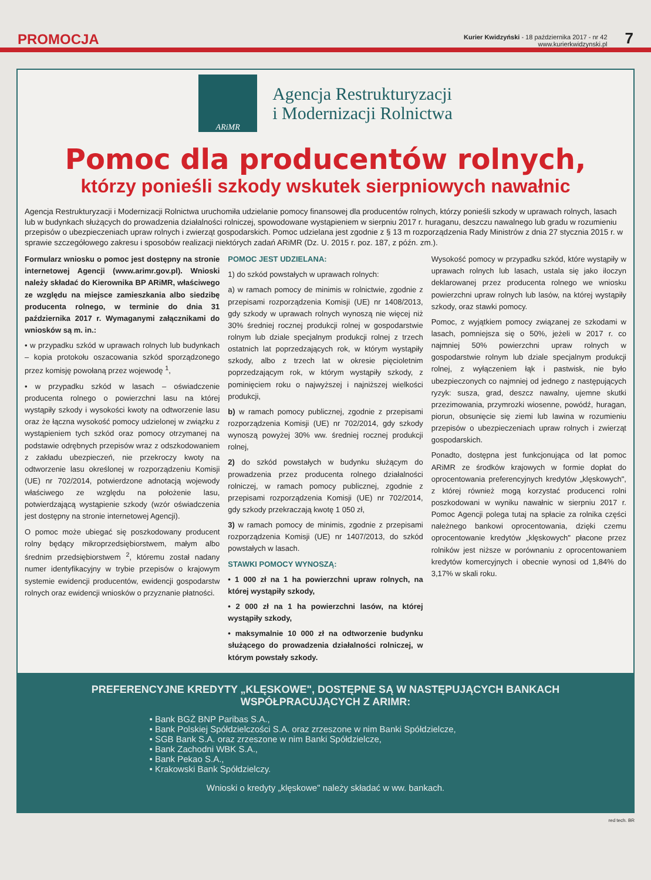PROMOCJA Kurier Kwidzyński - 18 października 2017 - nr 42
www.kurierkwidzynski.pl 7
ARiMR
Agencja Restrukturyzacji
i Modernizacji Rolnictwa
Pomoc dla producentów rolnych,
którzy ponieśli szkody wskutek sierpniowych nawałnic
Agencja Restrukturyzacji i Modernizacji Rolnictwa uruchomiła udzielanie pomocy finansowej dla producentów rolnych, którzy ponieśli szkody w uprawach rolnych, lasach lub w budynkach służących do prowadzenia działalności rolniczej, spowodowane wystąpieniem w sierpniu 2017 r. huraganu, deszczu nawalnego lub gradu w rozumieniu przepisów o ubezpieczeniach upraw rolnych i zwierząt gospodarskich. Pomoc udzielana jest zgodnie z § 13 m rozporządzenia Rady Ministrów z dnia 27 stycznia 2015 r. w sprawie szczegółowego zakresu i sposobów realizacji niektórych zadań ARiMR (Dz. U. 2015 r. poz. 187, z późn. zm.).
Formularz wniosku o pomoc jest dostępny na stronie internetowej Agencji (www.arimr.gov.pl). Wnioski należy składać do Kierownika BP ARiMR, właściwego ze względu na miejsce zamieszkania albo siedzibę producenta rolnego, w terminie do dnia 31 października 2017 r. Wymaganymi załącznikami do wniosków są m. in.:
• w przypadku szkód w uprawach rolnych lub budynkach – kopia protokołu oszacowania szkód sporządzonego przez komisję powołaną przez wojewodę <sup>1</sup>,
• w przypadku szkód w lasach – oświadczenie producenta rolnego o powierzchni lasu na której wystąpiły szkody i wysokości kwoty na odtworzenie lasu oraz że łączna wysokość pomocy udzielonej w związku z wystąpieniem tych szkód oraz pomocy otrzymanej na podstawie odrębnych przepisów wraz z odszkodowaniem z zakładu ubezpieczeń, nie przekroczy kwoty na odtworzenie lasu określonej w rozporządzeniu Komisji (UE) nr 702/2014, potwierdzone adnotacją wojewody właściwego ze względu na położenie lasu, potwierdzającą wystąpienie szkody (wzór oświadczenia jest dostępny na stronie internetowej Agencji).
O pomoc może ubiegać się poszkodowany producent rolny będący mikroprzedsiębiorstwem, małym albo średnim przedsiębiorstwem <sup>2</sup>, któremu został nadany numer identyfikacyjny w trybie przepisów o krajowym systemie ewidencji producentów, ewidencji gospodarstw rolnych oraz ewidencji wniosków o przyznanie płatności.
POMOC JEST UDZIELANA:
1) do szkód powstałych w uprawach rolnych:
a) w ramach pomocy de minimis w rolnictwie, zgodnie z przepisami rozporządzenia Komisji (UE) nr 1408/2013, gdy szkody w uprawach rolnych wynoszą nie więcej niż 30% średniej rocznej produkcji rolnej w gospodarstwie rolnym lub dziale specjalnym produkcji rolnej z trzech ostatnich lat poprzedzających rok, w którym wystąpiły szkody, albo z trzech lat w okresie pięcioletnim poprzedzającym rok, w którym wystąpiły szkody, z pominięciem roku o najwyższej i najniższej wielkości produkcji,
b) w ramach pomocy publicznej, zgodnie z przepisami rozporządzenia Komisji (UE) nr 702/2014, gdy szkody wynoszą powyżej 30% ww. średniej rocznej produkcji rolnej,
2) do szkód powstałych w budynku służącym do prowadzenia przez producenta rolnego działalności rolniczej, w ramach pomocy publicznej, zgodnie z przepisami rozporządzenia Komisji (UE) nr 702/2014, gdy szkody przekraczają kwotę 1 050 zł,
3) w ramach pomocy de minimis, zgodnie z przepisami rozporządzenia Komisji (UE) nr 1407/2013, do szkód powstałych w lasach.
STAWKI POMOCY WYNOSZĄ:
• 1 000 zł na 1 ha powierzchni upraw rolnych, na której wystąpiły szkody,
• 2 000 zł na 1 ha powierzchni lasów, na której wystąpiły szkody,
• maksymalnie 10 000 zł na odtworzenie budynku służącego do prowadzenia działalności rolniczej, w którym powstały szkody.
Wysokość pomocy w przypadku szkód, które wystąpiły w uprawach rolnych lub lasach, ustala się jako iloczyn deklarowanej przez producenta rolnego we wniosku powierzchni upraw rolnych lub lasów, na której wystąpiły szkody, oraz stawki pomocy.
Pomoc, z wyjątkiem pomocy związanej ze szkodami w lasach, pomniejsza się o 50%, jeżeli w 2017 r. co najmniej 50% powierzchni upraw rolnych w gospodarstwie rolnym lub dziale specjalnym produkcji rolnej, z wyłączeniem łąk i pastwisk, nie było ubezpieczonych co najmniej od jednego z następujących ryzyk: susza, grad, deszcz nawalny, ujemne skutki przezimowania, przymrozki wiosenne, powódź, huragan, piorun, obsunięcie się ziemi lub lawina w rozumieniu przepisów o ubezpieczeniach upraw rolnych i zwierząt gospodarskich.
Ponadto, dostępna jest funkcjonująca od lat pomoc ARiMR ze środków krajowych w formie dopłat do oprocentowania preferencyjnych kredytów „klęskowych", z której również mogą korzystać producenci rolni poszkodowani w wyniku nawałnic w sierpniu 2017 r. Pomoc Agencji polega tutaj na spłacie za rolnika części należnego bankowi oprocentowania, dzięki czemu oprocentowanie kredytów „klęskowych" płacone przez rolników jest niższe w porównaniu z oprocentowaniem kredytów komercyjnych i obecnie wynosi od 1,84% do 3,17% w skali roku.
PREFERENCYJNE KREDYTY „KLĘSKOWE", DOSTĘPNE SĄ W NASTĘPUJĄCYCH BANKACH WSPÓŁPRACUJĄCYCH Z ARIMR:
• Bank BGŻ BNP Paribas S.A.,
• Bank Polskiej Spółdzielczości S.A. oraz zrzeszone w nim Banki Spółdzielcze,
• SGB Bank S.A. oraz zrzeszone w nim Banki Spółdzielcze,
• Bank Zachodni WBK S.A.,
• Bank Pekao S.A.,
• Krakowski Bank Spółdzielczy.
Wnioski o kredyty „klęskowe" należy składać w ww. bankach.
red tech. BR